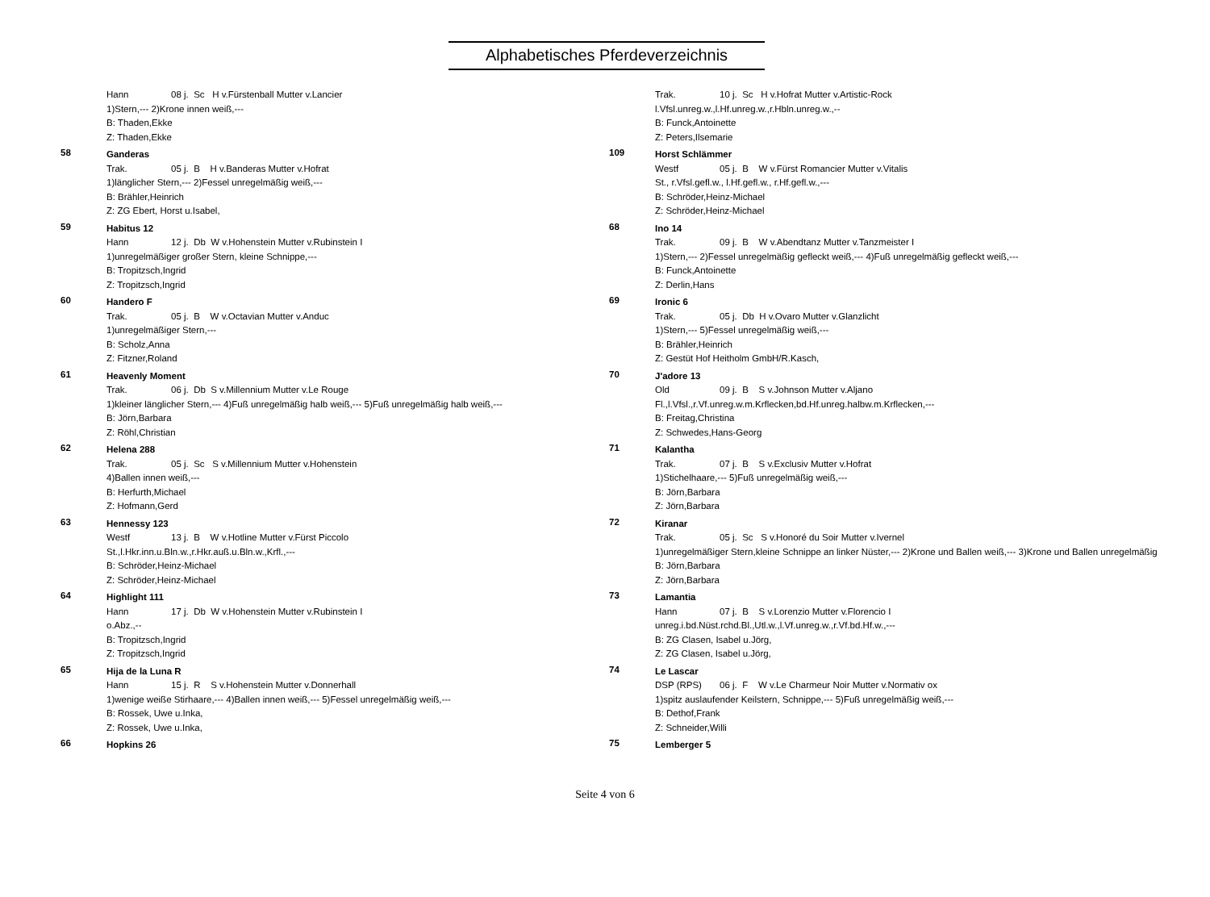Alphabetisches Pferdeverzeichnis
Hann 08 j. Sc H v.Fürstenball Mutter v.Lancier
1)Stern,--- 2)Krone innen weiß,---
B: Thaden,Ekke
Z: Thaden,Ekke
58
Ganderas
Trak. 05 j. B H v.Banderas Mutter v.Hofrat
1)länglicher Stern,--- 2)Fessel unregelmäßig weiß,---
B: Brähler,Heinrich
Z: ZG Ebert, Horst u.Isabel,
59
Habitus 12
Hann 12 j. Db W v.Hohenstein Mutter v.Rubinstein I
1)unregelmäßiger großer Stern, kleine Schnippe,---
B: Tropitzsch,Ingrid
Z: Tropitzsch,Ingrid
60
Handero F
Trak. 05 j. B W v.Octavian Mutter v.Anduc
1)unregelmäßiger Stern,---
B: Scholz,Anna
Z: Fitzner,Roland
61
Heavenly Moment
Trak. 06 j. Db S v.Millennium Mutter v.Le Rouge
1)kleiner länglicher Stern,--- 4)Fuß unregelmäßig halb weiß,--- 5)Fuß unregelmäßig halb weiß,---
B: Jörn,Barbara
Z: Röhl,Christian
62
Helena 288
Trak. 05 j. Sc S v.Millennium Mutter v.Hohenstein
4)Ballen innen weiß,---
B: Herfurth,Michael
Z: Hofmann,Gerd
63
Hennessy 123
Westf 13 j. B W v.Hotline Mutter v.Fürst Piccolo
St.,l.Hkr.inn.u.Bln.w.,r.Hkr.auß.u.Bln.w.,Krfl.,---
B: Schröder,Heinz-Michael
Z: Schröder,Heinz-Michael
64
Highlight 111
Hann 17 j. Db W v.Hohenstein Mutter v.Rubinstein I
o.Abz.,--
B: Tropitzsch,Ingrid
Z: Tropitzsch,Ingrid
65
Hija de la Luna R
Hann 15 j. R S v.Hohenstein Mutter v.Donnerhall
1)wenige weiße Stirhaare,--- 4)Ballen innen weiß,--- 5)Fessel unregelmäßig weiß,---
B: Rossek, Uwe u.Inka,
Z: Rossek, Uwe u.Inka,
66
Hopkins 26
Trak. 10 j. Sc H v.Hofrat Mutter v.Artistic-Rock
l.Vfsl.unreg.w.,l.Hf.unreg.w.,r.Hbln.unreg.w.,--
B: Funck,Antoinette
Z: Peters,Ilsemarie
109
Horst Schlämmer
Westf 05 j. B W v.Fürst Romancier Mutter v.Vitalis
St., r.Vfsl.gefl.w., l.Hf.gefl.w., r.Hf.gefl.w.,---
B: Schröder,Heinz-Michael
Z: Schröder,Heinz-Michael
68
Ino 14
Trak. 09 j. B W v.Abendtanz Mutter v.Tanzmeister I
1)Stern,--- 2)Fessel unregelmäßig gefleckt weiß,--- 4)Fuß unregelmäßig gefleckt weiß,---
B: Funck,Antoinette
Z: Derlin,Hans
69
Ironic 6
Trak. 05 j. Db H v.Ovaro Mutter v.Glanzlicht
1)Stern,--- 5)Fessel unregelmäßig weiß,---
B: Brähler,Heinrich
Z: Gestüt Hof Heitholm GmbH/R.Kasch,
70
J'adore 13
Old 09 j. B S v.Johnson Mutter v.Aljano
Fl.,l.Vfsl.,r.Vf.unreg.w.m.Krflecken,bd.Hf.unreg.halbw.m.Krflecken,---
B: Freitag,Christina
Z: Schwedes,Hans-Georg
71
Kalantha
Trak. 07 j. B S v.Exclusiv Mutter v.Hofrat
1)Stichelhaare,--- 5)Fuß unregelmäßig weiß,---
B: Jörn,Barbara
Z: Jörn,Barbara
72
Kiranar
Trak. 05 j. Sc S v.Honoré du Soir Mutter v.Ivernel
1)unregelmäßiger Stern,kleine Schnippe an linker Nüster,--- 2)Krone und Ballen weiß,--- 3)Krone und Ballen unregelmäßig
B: Jörn,Barbara
Z: Jörn,Barbara
73
Lamantia
Hann 07 j. B S v.Lorenzio Mutter v.Florencio I
unreg.i.bd.Nüst.rchd.Bl.,Utl.w.,l.Vf.unreg.w.,r.Vf.bd.Hf.w.,---
B: ZG Clasen, Isabel u.Jörg,
Z: ZG Clasen, Isabel u.Jörg,
74
Le Lascar
DSP (RPS) 06 j. F W v.Le Charmeur Noir Mutter v.Normativ ox
1)spitz auslaufender Keilstern, Schnippe,--- 5)Fuß unregelmäßig weiß,---
B: Dethof,Frank
Z: Schneider,Willi
75
Lemberger 5
Seite 4 von 6